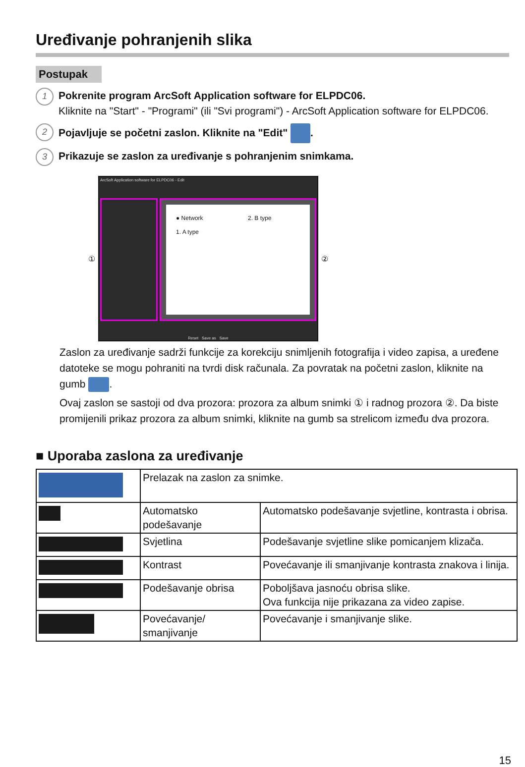Uređivanje pohranjenih slika
Postupak
1
Pokrenite program ArcSoft Application software for ELPDC06.
Kliknite na "Start" - "Programi" (ili "Svi programi") - ArcSoft Application software for ELPDC06.
2
Pojavljuje se početni zaslon. Kliknite na "Edit" .
3
Prikazuje se zaslon za uređivanje s pohranjenim snimkama.
①
ArcSoft Application software for ELPDC06 - Edit
● Network
1. A type
2. B type
Reset Save as Save
②
Zaslon za uređivanje sadrži funkcije za korekciju snimljenih fotografija i video zapisa, a uređene datoteke se mogu pohraniti na tvrdi disk računala. Za povratak na početni zaslon, kliknite na gumb .
Ovaj zaslon se sastoji od dva prozora: prozora za album snimki ① i radnog prozora ②. Da biste promijenili prikaz prozora za album snimki, kliknite na gumb sa strelicom između dva prozora.
■ Uporaba zaslona za uređivanje
| | Prelazak na zaslon za snimke. | |
| | Automatsko podešavanje | Automatsko podešavanje svjetline, kontrasta i obrisa. |
| | Svjetlina | Podešavanje svjetline slike pomicanjem klizača. |
| | Kontrast | Povećavanje ili smanjivanje kontrasta znakova i linija. |
| | Podešavanje obrisa | Poboljšava jasnoću obrisa slike. Ova funkcija nije prikazana za video zapise. |
| | Povećavanje/ smanjivanje | Povećavanje i smanjivanje slike. |
15